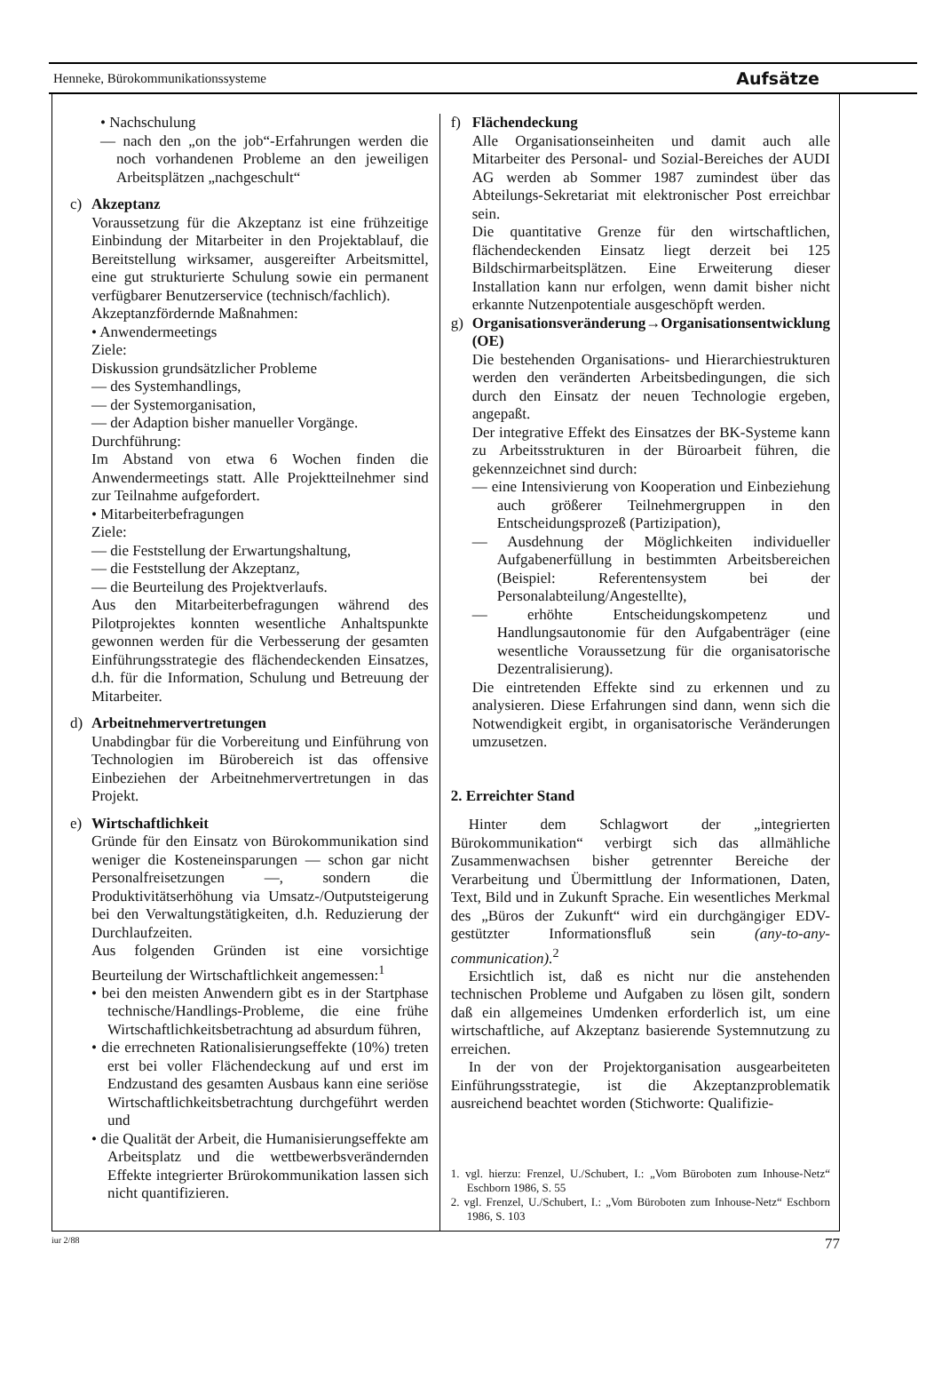Henneke, Bürokommunikationssysteme Aufsätze
• Nachschulung
— nach den „on the job“-Erfahrungen werden die noch vorhandenen Probleme an den jeweiligen Arbeitsplätzen „nachgeschult“
c) Akzeptanz
Voraussetzung für die Akzeptanz ist eine frühzeitige Einbindung der Mitarbeiter in den Projektablauf, die Bereitstellung wirksamer, ausgereifter Arbeitsmittel, eine gut strukturierte Schulung sowie ein permanent verfügbarer Benutzerservice (technisch/fachlich).
Akzeptanzfördernde Maßnahmen:
• Anwendermeetings
Ziele:
Diskussion grundsätzlicher Probleme
— des Systemhandlings,
— der Systemorganisation,
— der Adaption bisher manueller Vorgänge.
Durchführung:
Im Abstand von etwa 6 Wochen finden die Anwendermeetings statt. Alle Projektteilnehmer sind zur Teilnahme aufgefordert.
• Mitarbeiterbefragungen
Ziele:
— die Feststellung der Erwartungshaltung,
— die Feststellung der Akzeptanz,
— die Beurteilung des Projektverlaufs.
Aus den Mitarbeiterbefragungen während des Pilotprojektes konnten wesentliche Anhaltspunkte gewonnen werden für die Verbesserung der gesamten Einführungsstrategie des flächendeckenden Einsatzes, d.h. für die Information, Schulung und Betreuung der Mitarbeiter.
d) Arbeitnehmervertretungen
Unabdingbar für die Vorbereitung und Einführung von Technologien im Bürobereich ist das offensive Einbeziehen der Arbeitnehmervertretungen in das Projekt.
e) Wirtschaftlichkeit
Gründe für den Einsatz von Bürokommunikation sind weniger die Kosteneinsparungen — schon gar nicht Personalfreisetzungen —, sondern die Produktivitätserhöhung via Umsatz-/Outputsteigerung bei den Verwaltungstätigkeiten, d.h. Reduzierung der Durchlaufzeiten.
Aus folgenden Gründen ist eine vorsichtige Beurteilung der Wirtschaftlichkeit angemessen:<sup>1</sup>
• bei den meisten Anwendern gibt es in der Startphase technische/Handlings-Probleme, die eine frühe Wirtschaftlichkeitsbetrachtung ad absurdum führen,
• die errechneten Rationalisierungseffekte (10%) treten erst bei voller Flächendeckung auf und erst im Endzustand des gesamten Ausbaus kann eine seriöse Wirtschaftlichkeitsbetrachtung durchgeführt werden und
• die Qualität der Arbeit, die Humanisierungseffekte am Arbeitsplatz und die wettbewerbsverändernden Effekte integrierter Brürokommunikation lassen sich nicht quantifizieren.
f) Flächendeckung
Alle Organisationseinheiten und damit auch alle Mitarbeiter des Personal- und Sozial-Bereiches der AUDI AG werden ab Sommer 1987 zumindest über das Abteilungs-Sekretariat mit elektronischer Post erreichbar sein.
Die quantitative Grenze für den wirtschaftlichen, flächendeckenden Einsatz liegt derzeit bei 125 Bildschirmarbeitsplätzen. Eine Erweiterung dieser Installation kann nur erfolgen, wenn damit bisher nicht erkannte Nutzenpotentiale ausgeschöpft werden.
g) Organisationsveränderung→Organisationsentwicklung (OE)
Die bestehenden Organisations- und Hierarchiestrukturen werden den veränderten Arbeitsbedingungen, die sich durch den Einsatz der neuen Technologie ergeben, angepaßt.
Der integrative Effekt des Einsatzes der BK-Systeme kann zu Arbeitsstrukturen in der Büroarbeit führen, die gekennzeichnet sind durch:
— eine Intensivierung von Kooperation und Einbeziehung auch größerer Teilnehmergruppen in den Entscheidungsprozeß (Partizipation),
— Ausdehnung der Möglichkeiten individueller Aufgabenerfüllung in bestimmten Arbeitsbereichen (Beispiel: Referentensystem bei der Personalabteilung/Angestellte),
— erhöhte Entscheidungskompetenz und Handlungsautonomie für den Aufgabenträger (eine wesentliche Voraussetzung für die organisatorische Dezentralisierung).
Die eintretenden Effekte sind zu erkennen und zu analysieren. Diese Erfahrungen sind dann, wenn sich die Notwendigkeit ergibt, in organisatorische Veränderungen umzusetzen.
2. Erreichter Stand
Hinter dem Schlagwort der „integrierten Bürokommunikation“ verbirgt sich das allmähliche Zusammenwachsen bisher getrennter Bereiche der Verarbeitung und Übermittlung der Informationen, Daten, Text, Bild und in Zukunft Sprache. Ein wesentliches Merkmal des „Büros der Zukunft“ wird ein durchgängiger EDV-gestützter Informationsfluß sein (any-to-any-communication).<sup>2</sup>
Ersichtlich ist, daß es nicht nur die anstehenden technischen Probleme und Aufgaben zu lösen gilt, sondern daß ein allgemeines Umdenken erforderlich ist, um eine wirtschaftliche, auf Akzeptanz basierende Systemnutzung zu erreichen.
In der von der Projektorganisation ausgearbeiteten Einführungsstrategie, ist die Akzeptanzproblematik ausreichend beachtet worden (Stichworte: Qualifizie-
1. vgl. hierzu: Frenzel, U./Schubert, I.: „Vom Büroboten zum Inhouse-Netz“ Eschborn 1986, S. 55
2. vgl. Frenzel, U./Schubert, I.: „Vom Büroboten zum Inhouse-Netz“ Eschborn 1986, S. 103
iur 2/88 77